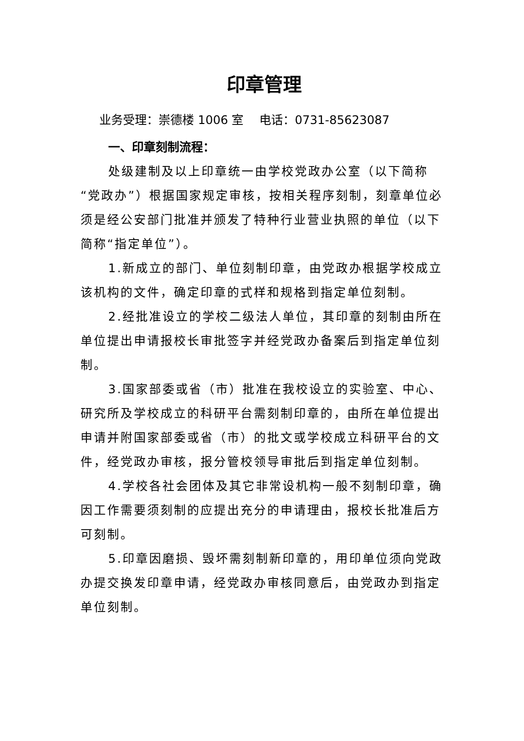印章管理
业务受理：崇德楼 1006 室　 电话：0731-85623087
一、印章刻制流程：
处级建制及以上印章统一由学校党政办公室（以下简称“党政办”）根据国家规定审核，按相关程序刻制，刻章单位必须是经公安部门批准并颁发了特种行业营业执照的单位（以下简称“指定单位”）。
1.新成立的部门、单位刻制印章，由党政办根据学校成立该机构的文件，确定印章的式样和规格到指定单位刻制。
2.经批准设立的学校二级法人单位，其印章的刻制由所在单位提出申请报校长审批签字并经党政办备案后到指定单位刻制。
3.国家部委或省（市）批准在我校设立的实验室、中心、研究所及学校成立的科研平台需刻制印章的，由所在单位提出申请并附国家部委或省（市）的批文或学校成立科研平台的文件，经党政办审核，报分管校领导审批后到指定单位刻制。
4.学校各社会团体及其它非常设机构一般不刻制印章，确因工作需要须刻制的应提出充分的申请理由，报校长批准后方可刻制。
5.印章因磨损、毁坏需刻制新印章的，用印单位须向党政办提交换发印章申请，经党政办审核同意后，由党政办到指定单位刻制。